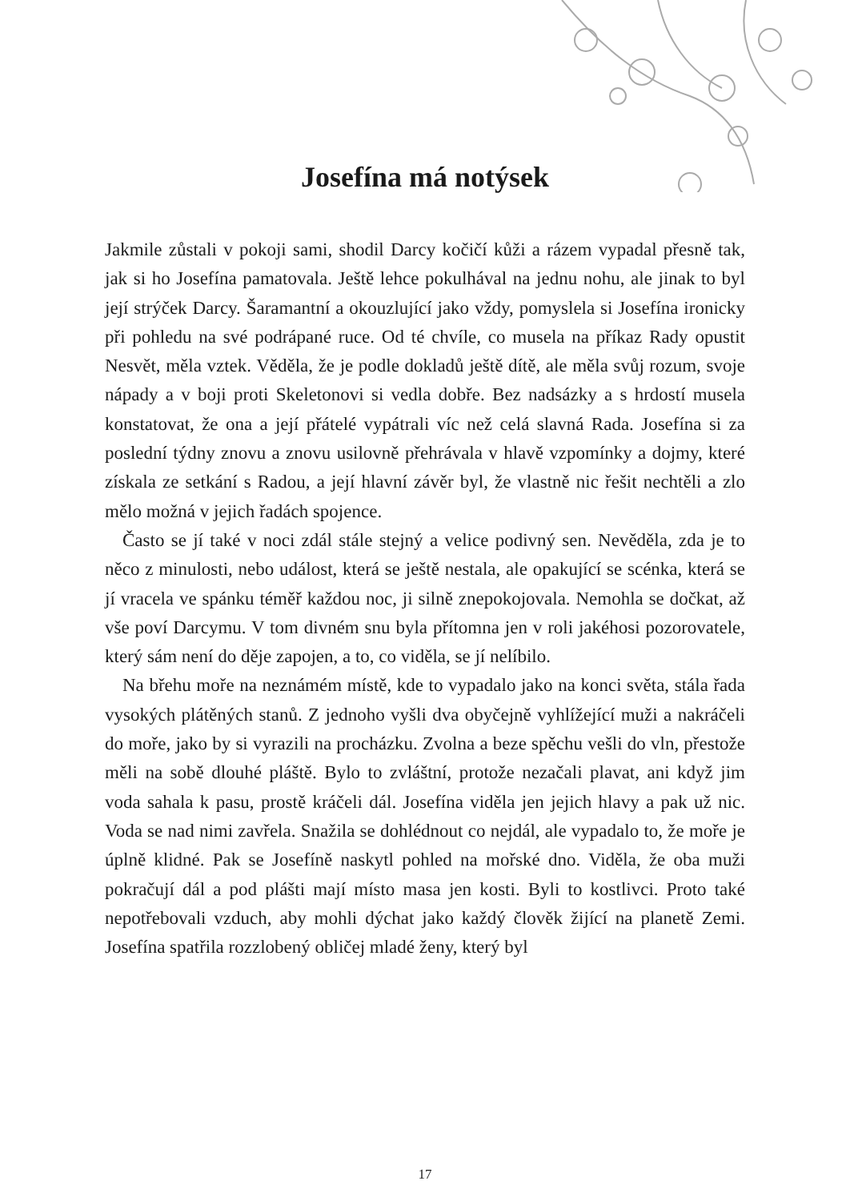Josefína má notýsek
Jakmile zůstali v pokoji sami, shodil Darcy kočičí kůži a rázem vypadal přesně tak, jak si ho Josefína pamatovala. Ještě lehce pokulhával na jednu nohu, ale jinak to byl její strýček Darcy. Šaramantní a okouzlující jako vždy, pomyslela si Josefína ironicky při pohledu na své podrápané ruce. Od té chvíle, co musela na příkaz Rady opustit Nesvět, měla vztek. Věděla, že je podle dokladů ještě dítě, ale měla svůj rozum, svoje nápady a v boji proti Skeletonovi si vedla dobře. Bez nadsázky a s hrdostí musela konstatovat, že ona a její přátelé vypátrali víc než celá slavná Rada. Josefína si za poslední týdny znovu a znovu usilovně přehrávala v hlavě vzpomínky a dojmy, které získala ze setkání s Radou, a její hlavní závěr byl, že vlastně nic řešit nechtěli a zlo mělo možná v jejich řadách spojence.
Často se jí také v noci zdál stále stejný a velice podivný sen. Nevěděla, zda je to něco z minulosti, nebo událost, která se ještě nestala, ale opakující se scénka, která se jí vracela ve spánku téměř každou noc, ji silně znepokojovala. Nemohla se dočkat, až vše poví Darcymu. V tom divném snu byla přítomna jen v roli jakéhosi pozorovatele, který sám není do děje zapojen, a to, co viděla, se jí nelíbilo.
Na břehu moře na neznámém místě, kde to vypadalo jako na konci světa, stála řada vysokých plátěných stanů. Z jednoho vyšli dva obyčejně vyhlížející muži a nakráčeli do moře, jako by si vyrazili na procházku. Zvolna a beze spěchu vešli do vln, přestože měli na sobě dlouhé pláště. Bylo to zvláštní, protože nezačali plavat, ani když jim voda sahala k pasu, prostě kráčeli dál. Josefína viděla jen jejich hlavy a pak už nic. Voda se nad nimi zavřela. Snažila se dohlédnout co nejdál, ale vypadalo to, že moře je úplně klidné. Pak se Josefíně naskytl pohled na mořské dno. Viděla, že oba muži pokračují dál a pod plášti mají místo masa jen kosti. Byli to kostlivci. Proto také nepotřebovali vzduch, aby mohli dýchat jako každý člověk žijící na planetě Zemi. Josefína spatřila rozzlobený obličej mladé ženy, který byl
17